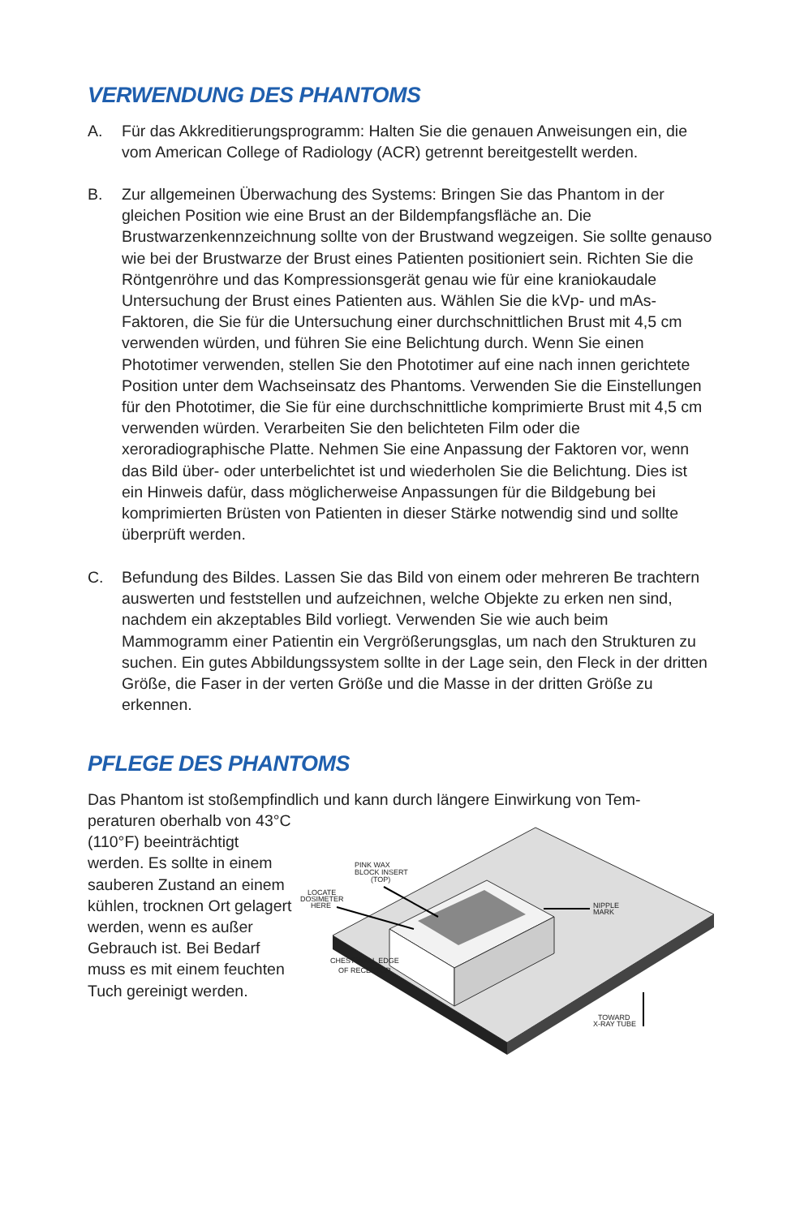VERWENDUNG DES PHANTOMS
A. Für das Akkreditierungsprogramm: Halten Sie die genauen Anweisungen ein, die vom American College of Radiology (ACR) getrennt bereitgestellt werden.
B. Zur allgemeinen Überwachung des Systems: Bringen Sie das Phantom in der gleichen Position wie eine Brust an der Bildempfangsfläche an. Die Brustwarzenkennzeichnung sollte von der Brustwand wegzeigen. Sie sollte genauso wie bei der Brustwarze der Brust eines Patienten positioniert sein. Richten Sie die Röntgenröhre und das Kompressionsgerät genau wie für eine kraniokaudale Untersuchung der Brust eines Patienten aus. Wählen Sie die kVp- und mAs-Faktoren, die Sie für die Untersuchung einer durchschnittlichen Brust mit 4,5 cm verwenden würden, und führen Sie eine Belichtung durch. Wenn Sie einen Phototimer verwenden, stellen Sie den Phototimer auf eine nach innen gerichtete Position unter dem Wachseinsatz des Phantoms. Verwenden Sie die Einstellungen für den Phototimer, die Sie für eine durchschnittliche komprimierte Brust mit 4,5 cm verwenden würden. Verarbeiten Sie den belichteten Film oder die xeroradiographische Platte. Nehmen Sie eine Anpassung der Faktoren vor, wenn das Bild über- oder unterbelichtet ist und wiederholen Sie die Belichtung. Dies ist ein Hinweis dafür, dass möglicherweise Anpassungen für die Bildgebung bei komprimierten Brüsten von Patienten in dieser Stärke notwendig sind und sollte überprüft werden.
C. Befundung des Bildes. Lassen Sie das Bild von einem oder mehreren Be trachtern auswerten und feststellen und aufzeichnen, welche Objekte zu erken nen sind, nachdem ein akzeptables Bild vorliegt. Verwenden Sie wie auch beim Mammogramm einer Patientin ein Vergrößerungsglas, um nach den Strukturen zu suchen. Ein gutes Abbildungssystem sollte in der Lage sein, den Fleck in der dritten Größe, die Faser in der verten Größe und die Masse in der dritten Größe zu erkennen.
PFLEGE DES PHANTOMS
Das Phantom ist stoßempfindlich und kann durch längere Einwirkung von Tem-
peraturen oberhalb von 43°C (110°F) beeinträchtigt werden. Es sollte in einem sauberen Zustand an einem kühlen, trocknen Ort gelagert werden, wenn es außer Gebrauch ist. Bei Bedarf muss es mit einem feuchten Tuch gereinigt werden.
PINK WAX
BLOCK INSERT
(TOP)
LOCATE
DOSIMETER
HERE
NIPPLE
MARK
CHEST WALL EDGE
OF RECEPTOR
TOWARD
X-RAY TUBE